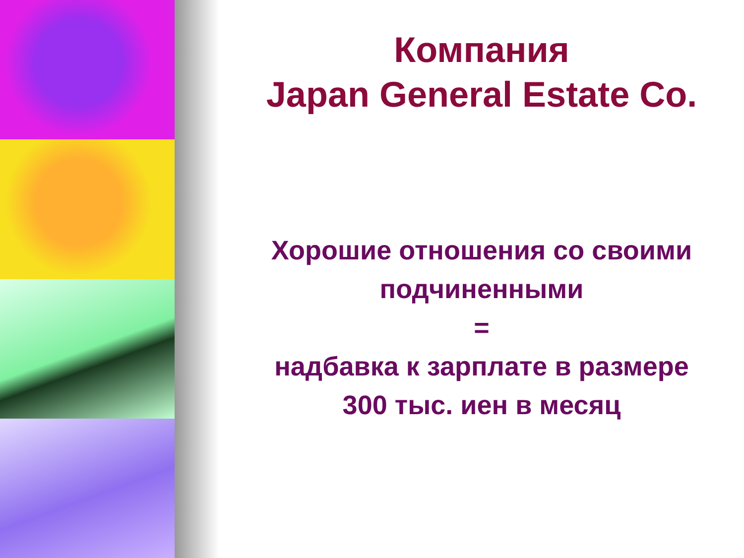Компания
Japan General Estate Co.
Хорошие отношения со своими
подчиненными
=
надбавка к зарплате в размере
300 тыс. иен в месяц